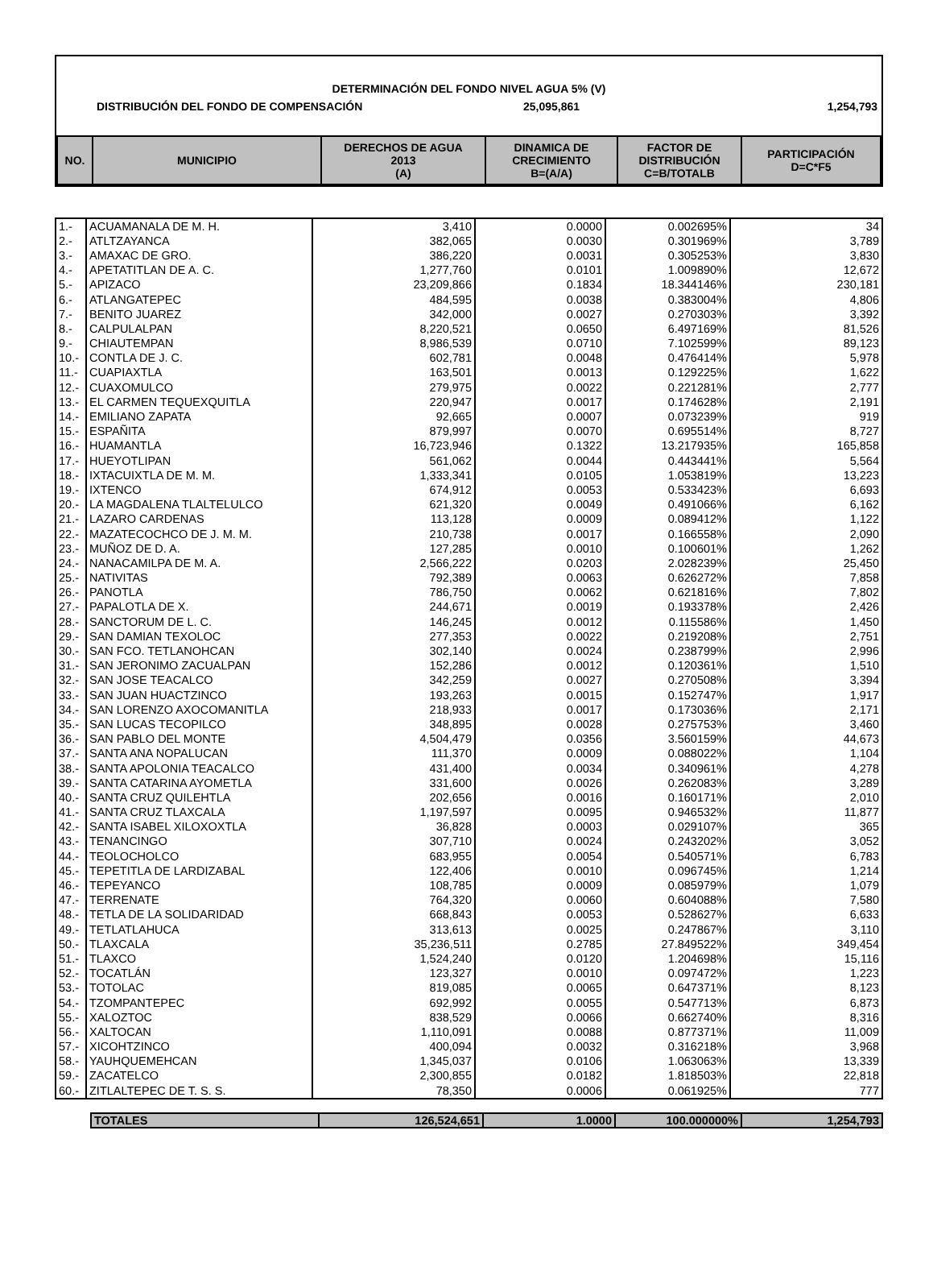DETERMINACIÓN DEL FONDO NIVEL AGUA 5% (V)
DISTRIBUCIÓN DEL FONDO DE COMPENSACIÓN 25,095,861 1,254,793
| NO. | MUNICIPIO | DERECHOS DE AGUA 2013 (A) | DINAMICA DE CRECIMIENTO B=(A/A) | FACTOR DE DISTRIBUCIÓN C=B/TOTALB | PARTICIPACIÓN D=C*F5 |
| --- | --- | --- | --- | --- | --- |
| 1.- | ACUAMANALA DE M. H. | 3,410 | 0.0000 | 0.002695% | 34 |
| 2.- | ATLTZAYANCA | 382,065 | 0.0030 | 0.301969% | 3,789 |
| 3.- | AMAXAC DE GRO. | 386,220 | 0.0031 | 0.305253% | 3,830 |
| 4.- | APETATITLAN DE A. C. | 1,277,760 | 0.0101 | 1.009890% | 12,672 |
| 5.- | APIZACO | 23,209,866 | 0.1834 | 18.344146% | 230,181 |
| 6.- | ATLANGATEPEC | 484,595 | 0.0038 | 0.383004% | 4,806 |
| 7.- | BENITO JUAREZ | 342,000 | 0.0027 | 0.270303% | 3,392 |
| 8.- | CALPULALPAN | 8,220,521 | 0.0650 | 6.497169% | 81,526 |
| 9.- | CHIAUTEMPAN | 8,986,539 | 0.0710 | 7.102599% | 89,123 |
| 10.- | CONTLA DE J. C. | 602,781 | 0.0048 | 0.476414% | 5,978 |
| 11.- | CUAPIAXTLA | 163,501 | 0.0013 | 0.129225% | 1,622 |
| 12.- | CUAXOMULCO | 279,975 | 0.0022 | 0.221281% | 2,777 |
| 13.- | EL CARMEN TEQUEXQUITLA | 220,947 | 0.0017 | 0.174628% | 2,191 |
| 14.- | EMILIANO ZAPATA | 92,665 | 0.0007 | 0.073239% | 919 |
| 15.- | ESPAÑITA | 879,997 | 0.0070 | 0.695514% | 8,727 |
| 16.- | HUAMANTLA | 16,723,946 | 0.1322 | 13.217935% | 165,858 |
| 17.- | HUEYOTLIPAN | 561,062 | 0.0044 | 0.443441% | 5,564 |
| 18.- | IXTACUIXTLA DE M. M. | 1,333,341 | 0.0105 | 1.053819% | 13,223 |
| 19.- | IXTENCO | 674,912 | 0.0053 | 0.533423% | 6,693 |
| 20.- | LA MAGDALENA TLALTELULCO | 621,320 | 0.0049 | 0.491066% | 6,162 |
| 21.- | LAZARO CARDENAS | 113,128 | 0.0009 | 0.089412% | 1,122 |
| 22.- | MAZATECOCHCO DE J. M. M. | 210,738 | 0.0017 | 0.166558% | 2,090 |
| 23.- | MUÑOZ DE D. A. | 127,285 | 0.0010 | 0.100601% | 1,262 |
| 24.- | NANACAMILPA DE M. A. | 2,566,222 | 0.0203 | 2.028239% | 25,450 |
| 25.- | NATIVITAS | 792,389 | 0.0063 | 0.626272% | 7,858 |
| 26.- | PANOTLA | 786,750 | 0.0062 | 0.621816% | 7,802 |
| 27.- | PAPALOTLA DE X. | 244,671 | 0.0019 | 0.193378% | 2,426 |
| 28.- | SANCTORUM DE L. C. | 146,245 | 0.0012 | 0.115586% | 1,450 |
| 29.- | SAN DAMIAN TEXOLOC | 277,353 | 0.0022 | 0.219208% | 2,751 |
| 30.- | SAN FCO. TETLANOHCAN | 302,140 | 0.0024 | 0.238799% | 2,996 |
| 31.- | SAN JERONIMO ZACUALPAN | 152,286 | 0.0012 | 0.120361% | 1,510 |
| 32.- | SAN JOSE TEACALCO | 342,259 | 0.0027 | 0.270508% | 3,394 |
| 33.- | SAN JUAN HUACTZINCO | 193,263 | 0.0015 | 0.152747% | 1,917 |
| 34.- | SAN LORENZO AXOCOMANITLA | 218,933 | 0.0017 | 0.173036% | 2,171 |
| 35.- | SAN LUCAS TECOPILCO | 348,895 | 0.0028 | 0.275753% | 3,460 |
| 36.- | SAN PABLO DEL MONTE | 4,504,479 | 0.0356 | 3.560159% | 44,673 |
| 37.- | SANTA ANA NOPALUCAN | 111,370 | 0.0009 | 0.088022% | 1,104 |
| 38.- | SANTA APOLONIA TEACALCO | 431,400 | 0.0034 | 0.340961% | 4,278 |
| 39.- | SANTA CATARINA AYOMETLA | 331,600 | 0.0026 | 0.262083% | 3,289 |
| 40.- | SANTA CRUZ QUILEHTLA | 202,656 | 0.0016 | 0.160171% | 2,010 |
| 41.- | SANTA CRUZ TLAXCALA | 1,197,597 | 0.0095 | 0.946532% | 11,877 |
| 42.- | SANTA ISABEL XILOXOXTLA | 36,828 | 0.0003 | 0.029107% | 365 |
| 43.- | TENANCINGO | 307,710 | 0.0024 | 0.243202% | 3,052 |
| 44.- | TEOLOCHOLCO | 683,955 | 0.0054 | 0.540571% | 6,783 |
| 45.- | TEPETITLA DE LARDIZABAL | 122,406 | 0.0010 | 0.096745% | 1,214 |
| 46.- | TEPEYANCO | 108,785 | 0.0009 | 0.085979% | 1,079 |
| 47.- | TERRENATE | 764,320 | 0.0060 | 0.604088% | 7,580 |
| 48.- | TETLA DE LA SOLIDARIDAD | 668,843 | 0.0053 | 0.528627% | 6,633 |
| 49.- | TETLATLAHUCA | 313,613 | 0.0025 | 0.247867% | 3,110 |
| 50.- | TLAXCALA | 35,236,511 | 0.2785 | 27.849522% | 349,454 |
| 51.- | TLAXCO | 1,524,240 | 0.0120 | 1.204698% | 15,116 |
| 52.- | TOCATLÁN | 123,327 | 0.0010 | 0.097472% | 1,223 |
| 53.- | TOTOLAC | 819,085 | 0.0065 | 0.647371% | 8,123 |
| 54.- | TZOMPANTEPEC | 692,992 | 0.0055 | 0.547713% | 6,873 |
| 55.- | XALOZTOC | 838,529 | 0.0066 | 0.662740% | 8,316 |
| 56.- | XALTOCAN | 1,110,091 | 0.0088 | 0.877371% | 11,009 |
| 57.- | XICOHTZINCO | 400,094 | 0.0032 | 0.316218% | 3,968 |
| 58.- | YAUHQUEMEHCAN | 1,345,037 | 0.0106 | 1.063063% | 13,339 |
| 59.- | ZACATELCO | 2,300,855 | 0.0182 | 1.818503% | 22,818 |
| 60.- | ZITLALTEPEC DE T. S. S. | 78,350 | 0.0006 | 0.061925% | 777 |
| TOTALES | 126,524,651 | 1.0000 | 100.000000% | 1,254,793 |